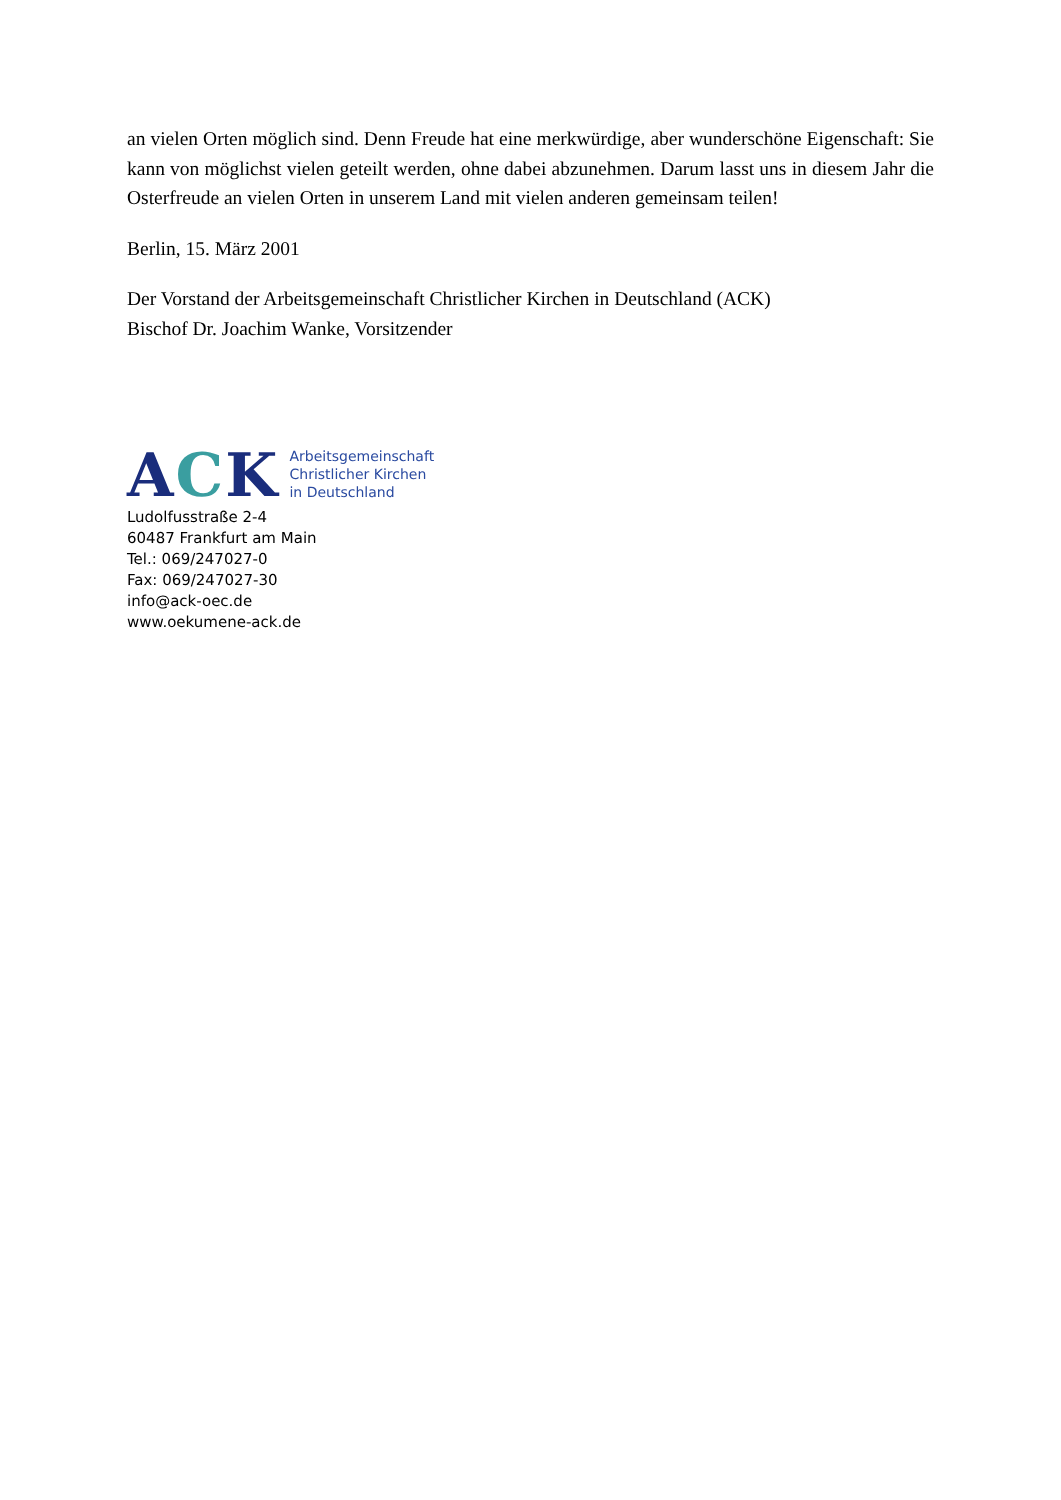an vielen Orten möglich sind. Denn Freude hat eine merkwürdige, aber wunderschöne Eigenschaft: Sie kann von möglichst vielen geteilt werden, ohne dabei abzunehmen. Darum lasst uns in diesem Jahr die Osterfreude an vielen Orten in unserem Land mit vielen anderen gemeinsam teilen!
Berlin, 15. März 2001
Der Vorstand der Arbeitsgemeinschaft Christlicher Kirchen in Deutschland (ACK)
Bischof Dr. Joachim Wanke, Vorsitzender
ACK
Arbeitsgemeinschaft
Christlicher Kirchen
in Deutschland
Ludolfusstraße 2-4
60487 Frankfurt am Main
Tel.: 069/247027-0
Fax: 069/247027-30
info@ack-oec.de
www.oekumene-ack.de